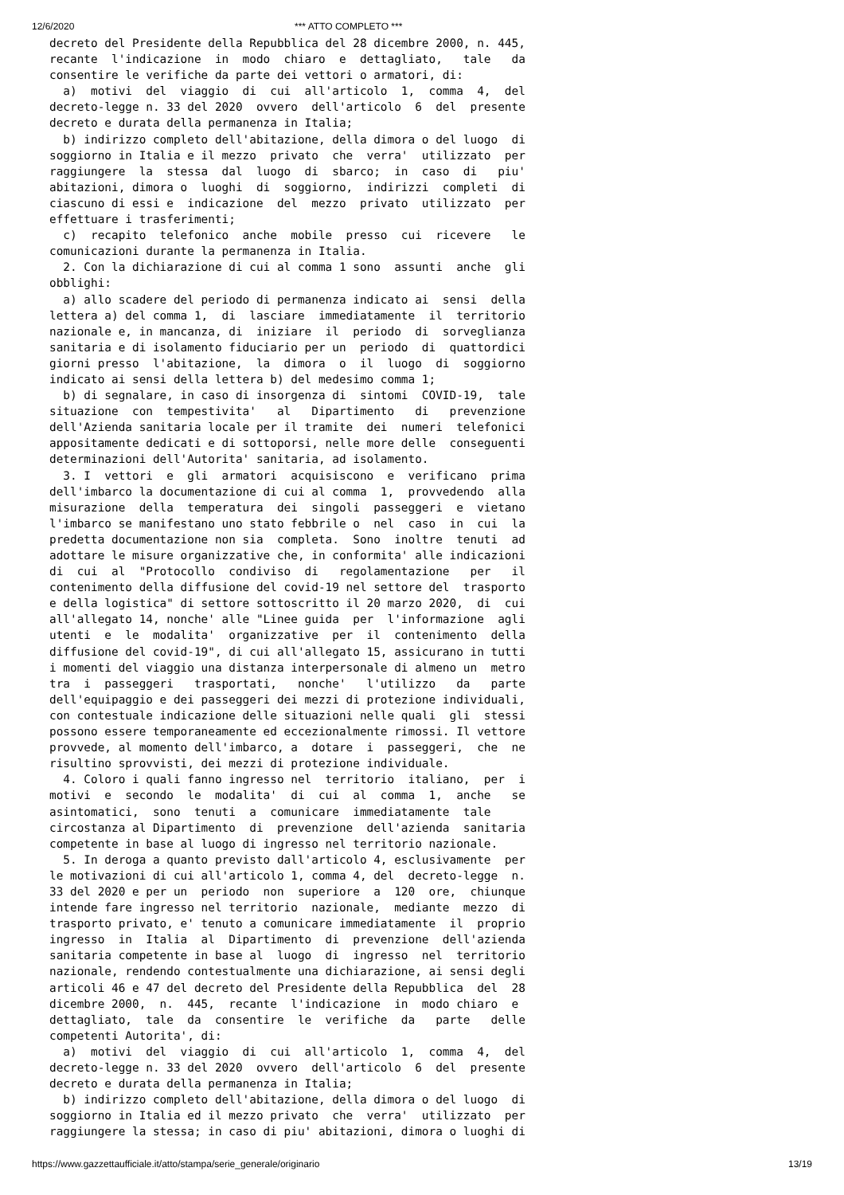12/6/2020 *** ATTO COMPLETO ***
decreto del Presidente della Repubblica del 28 dicembre 2000, n. 445,
recante  l'indicazione  in  modo  chiaro  e  dettagliato,   tale   da
consentire le verifiche da parte dei vettori o armatori, di:
  a)  motivi  del  viaggio  di  cui  all'articolo  1,  comma  4,  del
decreto-legge n. 33 del 2020  ovvero  dell'articolo  6  del  presente
decreto e durata della permanenza in Italia;
  b) indirizzo completo dell'abitazione, della dimora o del luogo  di
soggiorno in Italia e il mezzo  privato  che  verra'  utilizzato  per
raggiungere  la  stessa  dal  luogo  di  sbarco;  in  caso  di   piu'
abitazioni, dimora o  luoghi  di  soggiorno,  indirizzi  completi  di
ciascuno di essi e  indicazione  del  mezzo  privato  utilizzato  per
effettuare i trasferimenti;
  c)  recapito  telefonico  anche  mobile  presso  cui  ricevere   le
comunicazioni durante la permanenza in Italia.
  2. Con la dichiarazione di cui al comma 1 sono  assunti  anche  gli
obblighi:
  a) allo scadere del periodo di permanenza indicato ai  sensi  della
lettera a) del comma 1,  di  lasciare  immediatamente  il  territorio
nazionale e, in mancanza, di  iniziare  il  periodo  di  sorveglianza
sanitaria e di isolamento fiduciario per un  periodo  di  quattordici
giorni presso  l'abitazione,  la  dimora  o  il  luogo  di  soggiorno
indicato ai sensi della lettera b) del medesimo comma 1;
  b) di segnalare, in caso di insorgenza di  sintomi  COVID-19,  tale
situazione  con  tempestivita'   al   Dipartimento   di   prevenzione
dell'Azienda sanitaria locale per il tramite  dei  numeri  telefonici
appositamente dedicati e di sottoporsi, nelle more delle  conseguenti
determinazioni dell'Autorita' sanitaria, ad isolamento.
  3. I  vettori  e  gli  armatori  acquisiscono  e  verificano  prima
dell'imbarco la documentazione di cui al comma  1,  provvedendo  alla
misurazione  della  temperatura  dei  singoli  passeggeri  e  vietano
l'imbarco se manifestano uno stato febbrile o  nel  caso  in  cui  la
predetta documentazione non sia  completa.  Sono  inoltre  tenuti  ad
adottare le misure organizzative che, in conformita' alle indicazioni
di  cui  al  "Protocollo  condiviso  di   regolamentazione   per   il
contenimento della diffusione del covid-19 nel settore del  trasporto
e della logistica" di settore sottoscritto il 20 marzo 2020,  di  cui
all'allegato 14, nonche' alle "Linee guida  per  l'informazione  agli
utenti  e  le  modalita'  organizzative  per  il  contenimento  della
diffusione del covid-19", di cui all'allegato 15, assicurano in tutti
i momenti del viaggio una distanza interpersonale di almeno un  metro
tra  i  passeggeri   trasportati,   nonche'   l'utilizzo   da   parte
dell'equipaggio e dei passeggeri dei mezzi di protezione individuali,
con contestuale indicazione delle situazioni nelle quali  gli  stessi
possono essere temporaneamente ed eccezionalmente rimossi. Il vettore
provvede, al momento dell'imbarco, a  dotare  i  passeggeri,  che  ne
risultino sprovvisti, dei mezzi di protezione individuale.
  4. Coloro i quali fanno ingresso nel  territorio  italiano,  per  i
motivi  e  secondo  le  modalita'  di  cui  al  comma  1,  anche   se
asintomatici,  sono  tenuti  a  comunicare  immediatamente  tale
circostanza al Dipartimento  di  prevenzione  dell'azienda  sanitaria
competente in base al luogo di ingresso nel territorio nazionale.
  5. In deroga a quanto previsto dall'articolo 4, esclusivamente  per
le motivazioni di cui all'articolo 1, comma 4, del  decreto-legge  n.
33 del 2020 e per un  periodo  non  superiore  a  120  ore,  chiunque
intende fare ingresso nel territorio  nazionale,  mediante  mezzo  di
trasporto privato, e' tenuto a comunicare immediatamente  il  proprio
ingresso  in  Italia  al  Dipartimento  di  prevenzione  dell'azienda
sanitaria competente in base al  luogo  di  ingresso  nel  territorio
nazionale, rendendo contestualmente una dichiarazione, ai sensi degli
articoli 46 e 47 del decreto del Presidente della Repubblica  del  28
dicembre 2000,  n.  445,  recante  l'indicazione  in  modo chiaro  e
dettagliato,  tale  da  consentire  le  verifiche  da   parte   delle
competenti Autorita', di:
  a)  motivi  del  viaggio  di  cui  all'articolo  1,  comma  4,  del
decreto-legge n. 33 del 2020  ovvero  dell'articolo  6  del  presente
decreto e durata della permanenza in Italia;
  b) indirizzo completo dell'abitazione, della dimora o del luogo  di
soggiorno in Italia ed il mezzo privato  che  verra'  utilizzato  per
raggiungere la stessa; in caso di piu' abitazioni, dimora o luoghi di
https://www.gazzettaufficiale.it/atto/stampa/serie_generale/originario 13/19